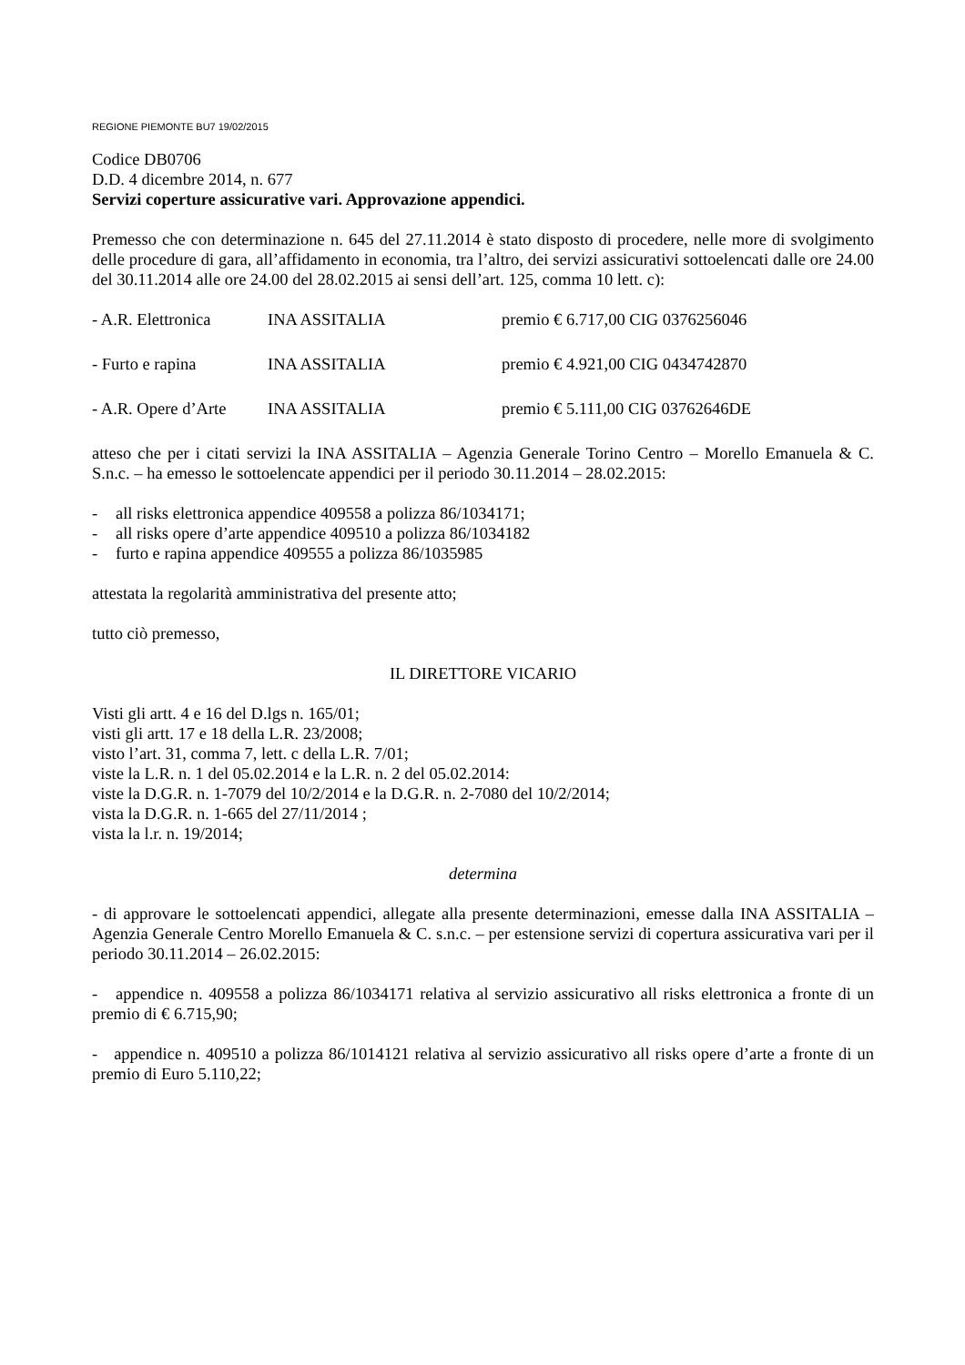REGIONE PIEMONTE BU7 19/02/2015
Codice DB0706
D.D. 4 dicembre 2014, n. 677
Servizi coperture assicurative vari. Approvazione appendici.
Premesso che con determinazione n. 645 del 27.11.2014 è stato disposto di procedere, nelle more di svolgimento delle procedure di gara, all’affidamento in economia, tra l’altro, dei servizi assicurativi sottoelencati dalle ore 24.00 del 30.11.2014 alle ore 24.00 del 28.02.2015 ai sensi dell’art. 125, comma 10 lett. c):
- A.R. Elettronica INA ASSITALIA premio € 6.717,00 CIG 0376256046
- Furto e rapina INA ASSITALIA premio € 4.921,00 CIG 0434742870
- A.R. Opere d’Arte INA ASSITALIA premio € 5.111,00 CIG 03762646DE
atteso che per i citati servizi la INA ASSITALIA – Agenzia Generale Torino Centro – Morello Emanuela & C. S.n.c. – ha emesso le sottoelencate appendici per il periodo 30.11.2014 – 28.02.2015:
- all risks elettronica appendice 409558 a polizza 86/1034171;
- all risks opere d’arte appendice 409510 a polizza 86/1034182
- furto e rapina appendice 409555 a polizza 86/1035985
attestata la regolarità amministrativa del presente atto;
tutto ciò premesso,
IL DIRETTORE VICARIO
Visti gli artt. 4 e 16 del D.lgs n. 165/01;
visti gli artt. 17 e 18 della L.R. 23/2008;
visto l’art. 31, comma 7, lett. c della L.R. 7/01;
viste la L.R. n. 1 del 05.02.2014 e la L.R. n. 2 del 05.02.2014:
viste la D.G.R. n. 1-7079 del 10/2/2014 e la D.G.R. n. 2-7080 del 10/2/2014;
vista la D.G.R. n. 1-665 del 27/11/2014 ;
vista la l.r. n. 19/2014;
determina
- di approvare le sottoelencati appendici, allegate alla presente determinazioni, emesse dalla INA ASSITALIA – Agenzia Generale Centro Morello Emanuela & C. s.n.c. – per estensione servizi di copertura assicurativa vari per il periodo 30.11.2014 – 26.02.2015:
- appendice n. 409558 a polizza 86/1034171 relativa al servizio assicurativo all risks elettronica a fronte di un premio di € 6.715,90;
- appendice n. 409510 a polizza 86/1014121 relativa al servizio assicurativo all risks opere d’arte a fronte di un premio di Euro 5.110,22;